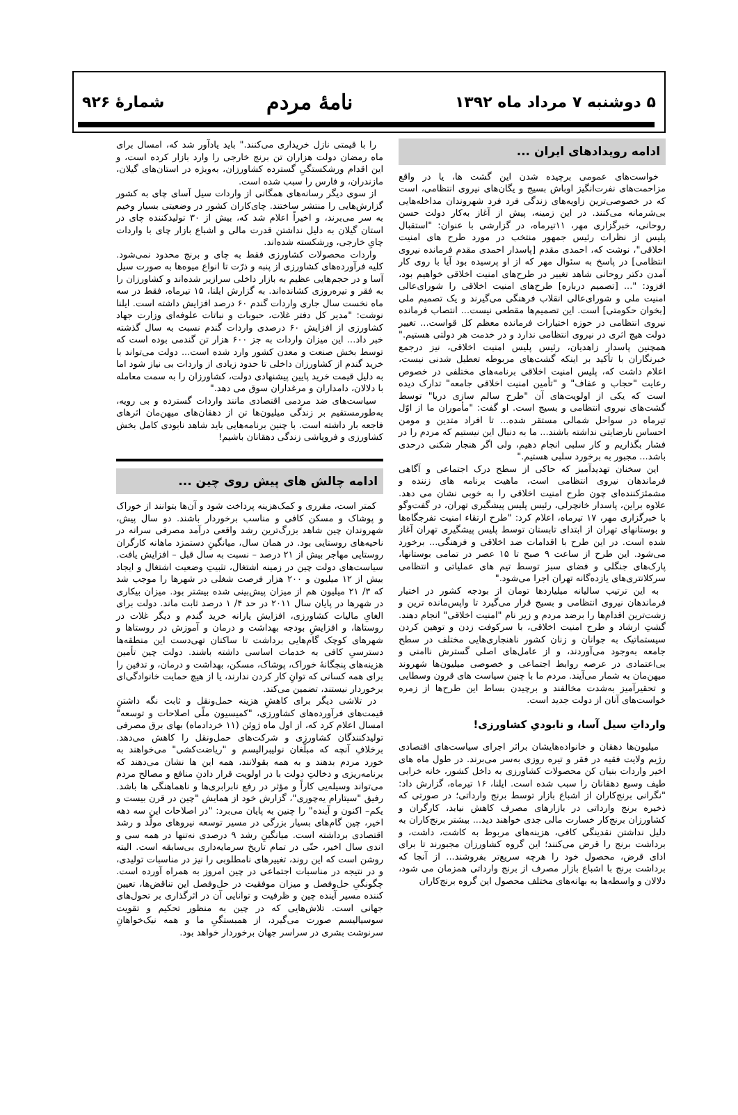۵ دوشنبه ۷ مرداد ماه ۱۳۹۲ نامهٔ مردم شمارهٔ ۹۲۶
ادامه رویدادهای ایران ...
خواست‌های عمومی برچیده شدن این گشت ها، یا در واقع مزاحمت‌های نفرت‌انگیز اوباش بسیج و یگان‌های نیروی انتظامی، است که در خصوصی‌ترین زاویه‌های زندگی فرد فرد شهروندان مداخله‌هایی بی‌شرمانه می‌کنند. در این زمینه، پیش از آغاز به‌کار دولت حسن روحانی، خبرگزاری مهر، ۱۱تیرماه، در گزارشی با عنوان: "استقبال پلیس از نظرات رئیس جمهور منتخب در مورد طرح های امنیت اخلاقی"، نوشت که، احمدی مقدم [پاسدار احمدی مقدم فرمانده نیروی انتظامی] در پاسخ به سئوال مهر که از او پرسیده بود آیا با روی کار آمدن دکتر روحانی شاهد تغییر در طرح‌های امنیت اخلاقی خواهیم بود، افزود: "... [تصمیم درباره] طرح‌های امنیت اخلاقی را شورای‌عالی امنیت ملی و شورای‌عالی انقلاب فرهنگی می‌گیرند و یک تصمیم ملی [بخوان حکومتی] است. این تصمیم‌ها مقطعی نیست... انتصاب فرمانده نیروی انتظامی در حوزه اختیارات فرمانده معظم کل قواست... تغییر دولت هیچ اثری در نیروی انتظامی ندارد و در خدمت هر دولتی هستیم." همچنین پاسدار زاهدیان، رئیس پلیس امنیت اخلاقی، نیز درجمع خبرنگاران با تأکید بر اینکه گشت‌های مربوطه تعطیل شدنی نیست، اعلام داشت که، پلیس امنیت اخلاقی برنامه‌های مختلفی در خصوص رعایت "حجاب و عفاف" و "تأمین امنیت اخلاقی جامعه" تدارک دیده است که یکی از اولویت‌های آن "طرح سالم سازی دریا" توسط گشت‌های نیروی انتظامی و بسیج است. او گفت: "مأموران ما از اوّل تیرماه در سواحل شمالی مستقر شده... تا افراد متدین و مومن احساس نارضایتی نداشته باشند... ما به دنبال این نیستیم که مردم را در فشار بگذاریم و کار سلبی انجام دهیم، ولی اگر هنجار شکنی درحدی باشد... مجبور به برخورد سلبی هستیم."
این سخنان تهدیدآمیز که حاکی از سطح درک اجتماعی و آگاهی فرماندهان نیروی انتظامی است، ماهیت برنامه های زننده و مشمئزکننده‌ای چون طرح امنیت اخلاقی را به خوبی نشان می دهد. علاوه براین، پاسدار خانچرلی، رئیس پلیس پیشگیری تهران، در گفت‌وگو با خبرگزاری مهر، ۱۷ تیرماه، اعلام کرد: "طرح ارتقاء امنیت تفرجگاه‌ها و بوستانهای تهران از ابتدای تابستان توسط پلیس پیشگیری تهران آغاز شده است. در این طرح با اقدامات ضد اخلاقی و فرهنگی... برخورد می‌شود. این طرح از ساعت ۹ صبح تا ۱۵ عصر در تمامی بوستانها، پارک‌های جنگلی و فضای سبز توسط تیم های عملیاتی و انتظامی سرکلانتری‌های یازده‌گانه تهران اجرا می‌شود."
به این ترتیب سالیانه میلیاردها تومان از بودجه کشور در اختیار فرماندهان نیروی انتظامی و بسیج قرار می‌گیرد تا واپس‌مانده ترین و زشت‌ترین اقدام‌ها را برضد مردم و زیر نام "امنیت اخلاقی" انجام دهند. گشتِ ارشاد و طرح امنیت اخلاقی، با سرکوفت زدن و توهین کردن سیستماتیک به جوانان و زنان کشور ناهنجاری‌هایی مختلف در سطح جامعه به‌وجود می‌آوردند، و از عامل‌های اصلی گسترش ناامنی و بی‌اعتمادی در عرصه روابط اجتماعی و خصوصی میلیون‌ها شهروند میهن‌مان به شمار می‌آیند. مردم ما با چنین سیاست های قرون وسطایی و تحقیرآمیز به‌شدت مخالفند و برچیدن بساط این طرح‌ها از زمره خواست‌های آنان از دولت جدید است.
وارداتِ سیل آسا، و نابودیِ کشاورزی!
میلیون‌ها دهقان و خانواده‌هایشان براثر اجرای سیاست‌های اقتصادی رژیم ولایت فقیه در فقر و تیره روزی به‌سر می‌برند. در طول ماه های اخیر واردات بنیان کن محصولات کشاورزی به داخل کشور، خانه خرابی طیف وسیع دهقانان را سبب شده است. ایلنا، ۱۶ تیرماه، گزارش داد: "نگرانی برنج‌کاران از اشباع بازار توسط برنج وارداتی؛ در صورتی که ذخیره برنج وارداتی در بازارهای مصرف کاهش نیابد، کارگران و کشاورزان برنج‌کار خسارت مالی جدی خواهند دید... بیشتر برنج‌کاران به دلیل نداشتن نقدینگی کافی، هزینه‌های مربوط به کاشت، داشت، و برداشت برنج را قرض می‌کنند؛ این گروه کشاورزان مجبورند تا برای ادای قرض، محصول خود را هرچه سریع‌تر بفروشند... از آنجا که برداشت برنج با اشباع بازار مصرف از برنج وارداتی همزمان می شود، دلالان و واسطه‌ها به بهانه‌های مختلف محصول این گروه برنج‌کاران
را با قیمتی نازل خریداری می‌کنند." باید یادآور شد که، امسال برای ماه رمضان دولت هزاران تن برنج خارجی را وارد بازار کرده است، و این اقدام ورشکستگیِ گسترده کشاورزان، به‌ویژه در استان‌های گیلان، مازندران، و فارس را سبب شده است.
از سوی دیگر رسانه‌های همگانی از واردات سیل آسای چای به کشور گزارش‌هایی را منتشر ساختند. چای‌کاران کشور در وضعیتی بسیار وخیم به سر می‌برند، و اخیراً اعلام شد که، بیش از ۳۰ تولیدکننده چای در استان گیلان به دلیل نداشتن قدرت مالی و اشباع بازار چای با واردات چایِ خارجی، ورشکسته شده‌اند.
واردات محصولات کشاورزی فقط به چای و برنج محدود نمی‌شود. کلیه فرآورده‌های کشاورزی از پنبه و ذرّت تا انواع میوه‌ها به صورت سیل آسا و در حجم‌هایی عظیم به بازار داخلی سرازیر شده‌اند و کشاورزان را به فقر و تیره‌روزی کشانده‌اند. به گزارش ایلنا، ۱۵ تیرماه، فقط در سه ماه نخست سال جاری واردات گندم ۶۰ درصد افزایش داشته است. ایلنا نوشت: "مدیر کل دفتر غلات، حبوبات و نباتات علوفه‌ای وزارت جهاد کشاورزی از افزایش ۶۰ درصدی واردات گندم نسبت به سال گذشته خبر داد... این میزان واردات به جز ۶۰۰ هزار تن گندمی بوده است که توسط بخش صنعت و معدن کشور وارد شده است... دولت می‌تواند با خرید گندم از کشاورزان داخلی تا حدود زیادی از واردات بی نیاز شود اما به دلیل قیمت خرید پایین پیشنهادی دولت، کشاورزان را به سمت معامله با دلالان، دامداران و مرغداران سوق می دهد."
سیاست‌های ضد مردمی اقتصادی مانند واردات گسترده و بی رویه، به‌طورمستقیم بر زندگی میلیون‌ها تن از دهقان‌های میهن‌مان اثرهای فاجعه بار داشته است. با چنین برنامه‌هایی باید شاهد نابودی کامل بخش کشاورزی و فروپاشی زندگی دهقانان باشیم!
ادامه چالش های پیش روی چین ...
کمتر است، مقرری و کمک‌هزینه پرداخت شود و آن‌ها بتوانند از خوراک و پوشاک و مسکن کافی و مناسب برخوردار باشند. دو سال پیش، شهروندان چین شاهد بزرگ‌ترین رشد واقعی درآمد مصرفی سرانه در ناحیه‌های روستایی بود. در همان سال، میانگینِ دستمزد ماهانه کارگران روستایی مهاجر بیش از ۲۱ درصد – نسبت به سال قبل – افزایش یافت. سیاست‌های دولت چین در زمینه اشتغال، تثبیتِ وضعیت اشتغال و ایجاد بیش از ۱۲ میلیون و ۲۰۰ هزار فرصت شغلی در شهرها را موجب شد که ۳/ ۲۱ میلیون هم از میزان پیش‌بینی شده بیشتر بود. میزان بیکاری در شهرها در پایان سال ۲۰۱۱ در حد ۴/ ۱ درصد ثابت ماند. دولت برای الغایِ مالیات کشاورزی، افزایش یارانه خرید گندم و دیگر غلات در روستاها، و افزایشِ بودجه بهداشت و درمان و آموزش در روستاها و شهرهای کوچک گام‌هایی برداشت تا ساکنان تهی‌دست این منطقه‌ها دسترسیِ کافی به خدمات اساسی داشته باشند. دولت چین تأمین هزینه‌های پنجگانهٔ خوراک، پوشاک، مسکن، بهداشت و درمان، و تدفین را برای همه کسانی که توانِ کار کردن ندارند، یا از هیچ حمایت خانوادگی‌ای برخوردار نیستند، تضمین می‌کند.
در تلاشی دیگر برای کاهشِ هزینه حمل‌ونقل و ثابت نگه داشتنِ قیمت‌های فرآورده‌های کشاورزی، "کمیسیون ملّی اصلاحات و توسعه" امسال اعلام کرد که، از اول ماه ژوئن (۱۱ خردادماه) بهای برق مصرفی تولیدکنندگان کشاورزی و شرکت‌های حمل‌ونقل را کاهش می‌دهد. برخلافِ آنچه که مبلّغان نولیبرالیسم و "ریاضت‌کشی" می‌خواهند به خورد مردم بدهند و به همه بقولانند، همه این ها نشان می‌دهند که برنامه‌ریزی و دخالتِ دولت با در اولویت قرار دادنِ منافع و مصالح مردم می‌تواند وسیله‌یی کاراً و مؤثر در رفع نابرابری‌ها و ناهماهنگی ها باشد. رفیق "سیتارام یه‌چوری"، گزارش خود از همایش "چین در قرن بیست و یکم– اکنون و آینده" را چنین به پایان می‌برد: "در اصلاحات این سه دهه اخیر، چین گام‌های بسیار بزرگی در مسیر توسعه نیروهای مولّد و رشد اقتصادی برداشته است. میانگینِ رشد ۹ درصدی نه‌تنها در همه سی و اندی سال اخیر، حتّی در تمام تاریخ سرمایه‌داری بی‌سابقه است. البته روشن است که این روند، تغییرهای نامطلوبی را نیز در مناسبات تولیدی، و در نتیجه در مناسبات اجتماعی در چین امروز به همراه آورده است. چگونگیِ حل‌وفصل و میزان موفقیت در حل‌وفصل این تناقض‌ها، تعیین کننده مسیر آینده چین و ظرفیت و توانایی آن در اثرگذاری بر تحول‌های جهانی است. تلاش‌هایی که در چین به منظور تحکیم و تقویت سوسیالیسم صورت می‌گیرد، از همبستگیِ ما و همه نیک‌خواهانِ سرنوشت بشری در سراسر جهان برخوردار خواهد بود.